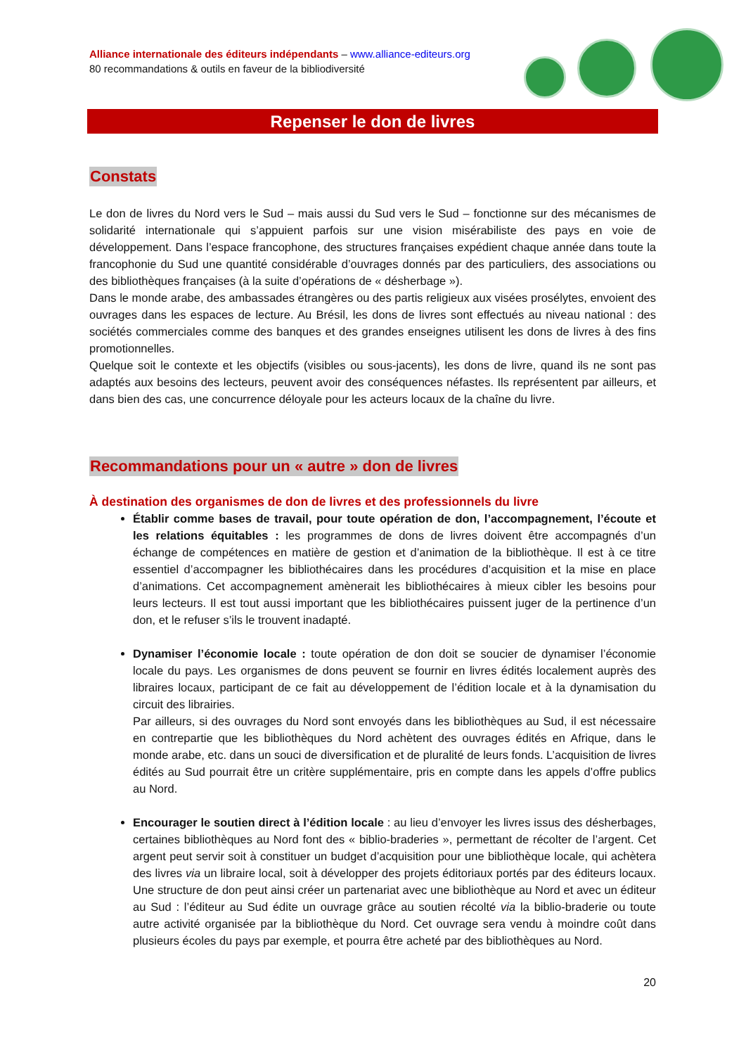Alliance internationale des éditeurs indépendants – www.alliance-editeurs.org
80 recommandations & outils en faveur de la bibliodiversité
Repenser le don de livres
Constats
Le don de livres du Nord vers le Sud – mais aussi du Sud vers le Sud – fonctionne sur des mécanismes de solidarité internationale qui s’appuient parfois sur une vision misérabiliste des pays en voie de développement. Dans l’espace francophone, des structures françaises expédient chaque année dans toute la francophonie du Sud une quantité considérable d’ouvrages donnés par des particuliers, des associations ou des bibliothèques françaises (à la suite d’opérations de « désherbage »).
Dans le monde arabe, des ambassades étrangères ou des partis religieux aux visées prosélytes, envoient des ouvrages dans les espaces de lecture. Au Brésil, les dons de livres sont effectués au niveau national : des sociétés commerciales comme des banques et des grandes enseignes utilisent les dons de livres à des fins promotionnelles.
Quelque soit le contexte et les objectifs (visibles ou sous-jacents), les dons de livre, quand ils ne sont pas adaptés aux besoins des lecteurs, peuvent avoir des conséquences néfastes. Ils représentent par ailleurs, et dans bien des cas, une concurrence déloyale pour les acteurs locaux de la chaîne du livre.
Recommandations pour un « autre » don de livres
À destination des organismes de don de livres et des professionnels du livre
Établir comme bases de travail, pour toute opération de don, l’accompagnement, l’écoute et les relations équitables : les programmes de dons de livres doivent être accompagnés d’un échange de compétences en matière de gestion et d’animation de la bibliothèque. Il est à ce titre essentiel d’accompagner les bibliothécaires dans les procédures d’acquisition et la mise en place d’animations. Cet accompagnement amènerait les bibliothécaires à mieux cibler les besoins pour leurs lecteurs. Il est tout aussi important que les bibliothécaires puissent juger de la pertinence d’un don, et le refuser s’ils le trouvent inadapté.
Dynamiser l’économie locale : toute opération de don doit se soucier de dynamiser l’économie locale du pays. Les organismes de dons peuvent se fournir en livres édités localement auprès des libraires locaux, participant de ce fait au développement de l’édition locale et à la dynamisation du circuit des librairies.
Par ailleurs, si des ouvrages du Nord sont envoyés dans les bibliothèques au Sud, il est nécessaire en contrepartie que les bibliothèques du Nord achètent des ouvrages édités en Afrique, dans le monde arabe, etc. dans un souci de diversification et de pluralité de leurs fonds. L’acquisition de livres édités au Sud pourrait être un critère supplémentaire, pris en compte dans les appels d’offre publics au Nord.
Encourager le soutien direct à l’édition locale : au lieu d’envoyer les livres issus des désherbages, certaines bibliothèques au Nord font des « biblio-braderies », permettant de récolter de l’argent. Cet argent peut servir soit à constituer un budget d’acquisition pour une bibliothèque locale, qui achètera des livres via un libraire local, soit à développer des projets éditoriaux portés par des éditeurs locaux. Une structure de don peut ainsi créer un partenariat avec une bibliothèque au Nord et avec un éditeur au Sud : l’éditeur au Sud édite un ouvrage grâce au soutien récolté via la biblio-braderie ou toute autre activité organisée par la bibliothèque du Nord. Cet ouvrage sera vendu à moindre coût dans plusieurs écoles du pays par exemple, et pourra être acheté par des bibliothèques au Nord.
20